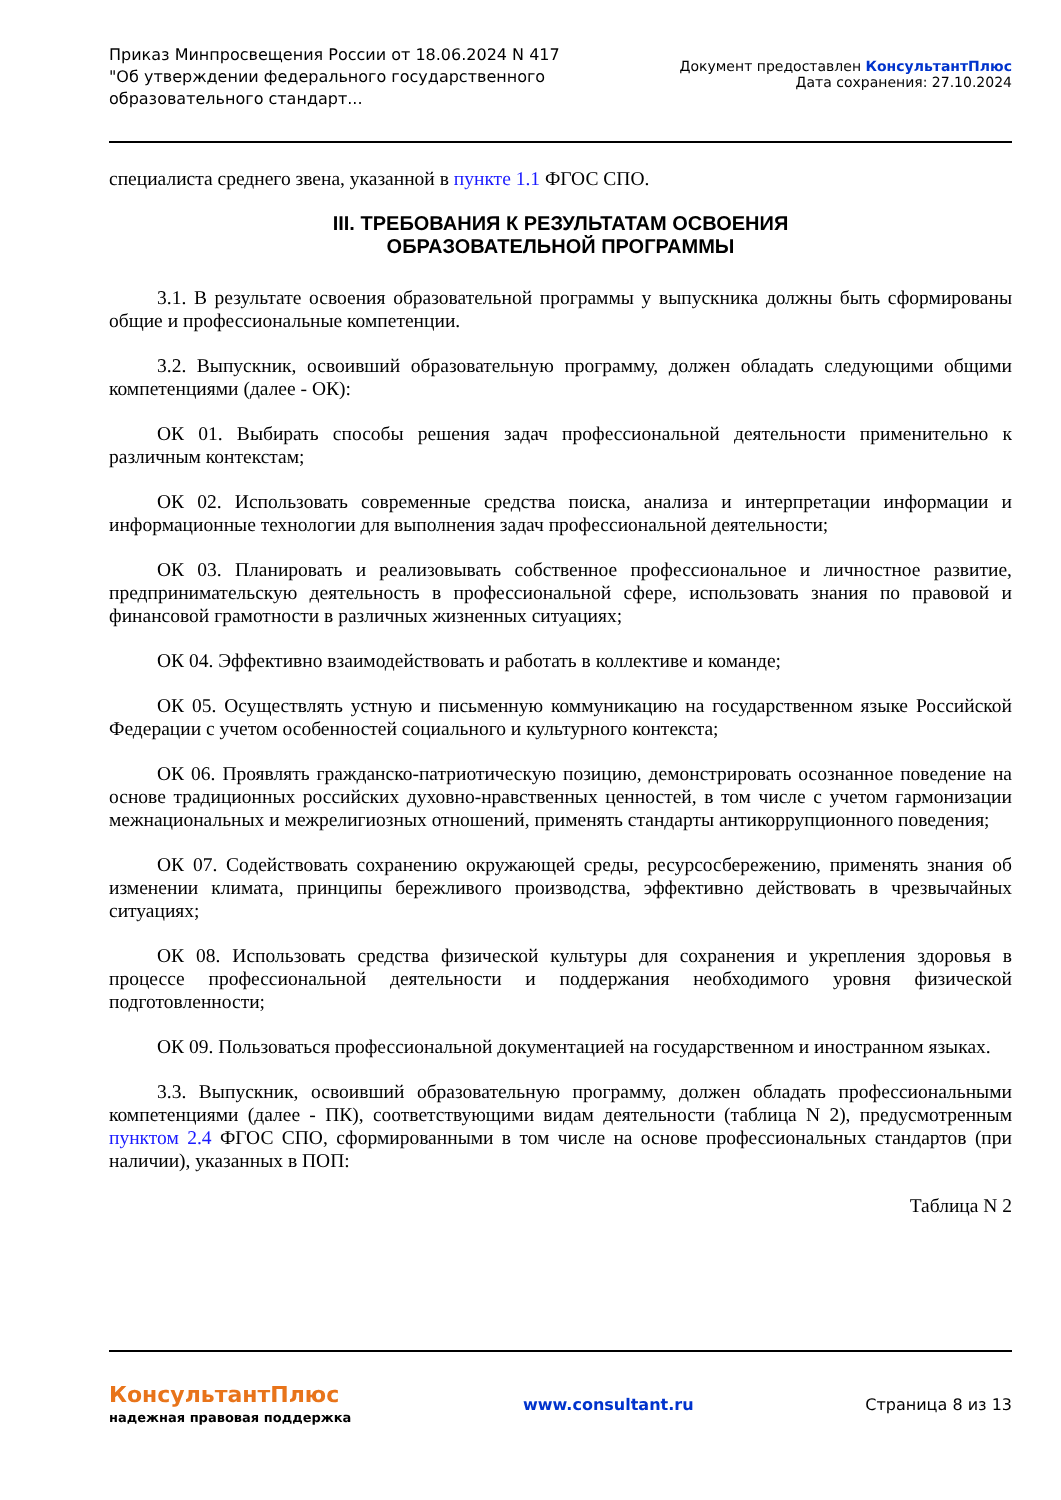Приказ Минпросвещения России от 18.06.2024 N 417 "Об утверждении федерального государственного образовательного стандарт...
Документ предоставлен КонсультантПлюс
Дата сохранения: 27.10.2024
специалиста среднего звена, указанной в пункте 1.1 ФГОС СПО.
III. ТРЕБОВАНИЯ К РЕЗУЛЬТАТАМ ОСВОЕНИЯ
ОБРАЗОВАТЕЛЬНОЙ ПРОГРАММЫ
3.1. В результате освоения образовательной программы у выпускника должны быть сформированы общие и профессиональные компетенции.
3.2. Выпускник, освоивший образовательную программу, должен обладать следующими общими компетенциями (далее - ОК):
ОК 01. Выбирать способы решения задач профессиональной деятельности применительно к различным контекстам;
ОК 02. Использовать современные средства поиска, анализа и интерпретации информации и информационные технологии для выполнения задач профессиональной деятельности;
ОК 03. Планировать и реализовывать собственное профессиональное и личностное развитие, предпринимательскую деятельность в профессиональной сфере, использовать знания по правовой и финансовой грамотности в различных жизненных ситуациях;
ОК 04. Эффективно взаимодействовать и работать в коллективе и команде;
ОК 05. Осуществлять устную и письменную коммуникацию на государственном языке Российской Федерации с учетом особенностей социального и культурного контекста;
ОК 06. Проявлять гражданско-патриотическую позицию, демонстрировать осознанное поведение на основе традиционных российских духовно-нравственных ценностей, в том числе с учетом гармонизации межнациональных и межрелигиозных отношений, применять стандарты антикоррупционного поведения;
ОК 07. Содействовать сохранению окружающей среды, ресурсосбережению, применять знания об изменении климата, принципы бережливого производства, эффективно действовать в чрезвычайных ситуациях;
ОК 08. Использовать средства физической культуры для сохранения и укрепления здоровья в процессе профессиональной деятельности и поддержания необходимого уровня физической подготовленности;
ОК 09. Пользоваться профессиональной документацией на государственном и иностранном языках.
3.3. Выпускник, освоивший образовательную программу, должен обладать профессиональными компетенциями (далее - ПК), соответствующими видам деятельности (таблица N 2), предусмотренным пунктом 2.4 ФГОС СПО, сформированными в том числе на основе профессиональных стандартов (при наличии), указанных в ПОП:
Таблица N 2
КонсультантПлюс
надежная правовая поддержка
www.consultant.ru Страница 8 из 13